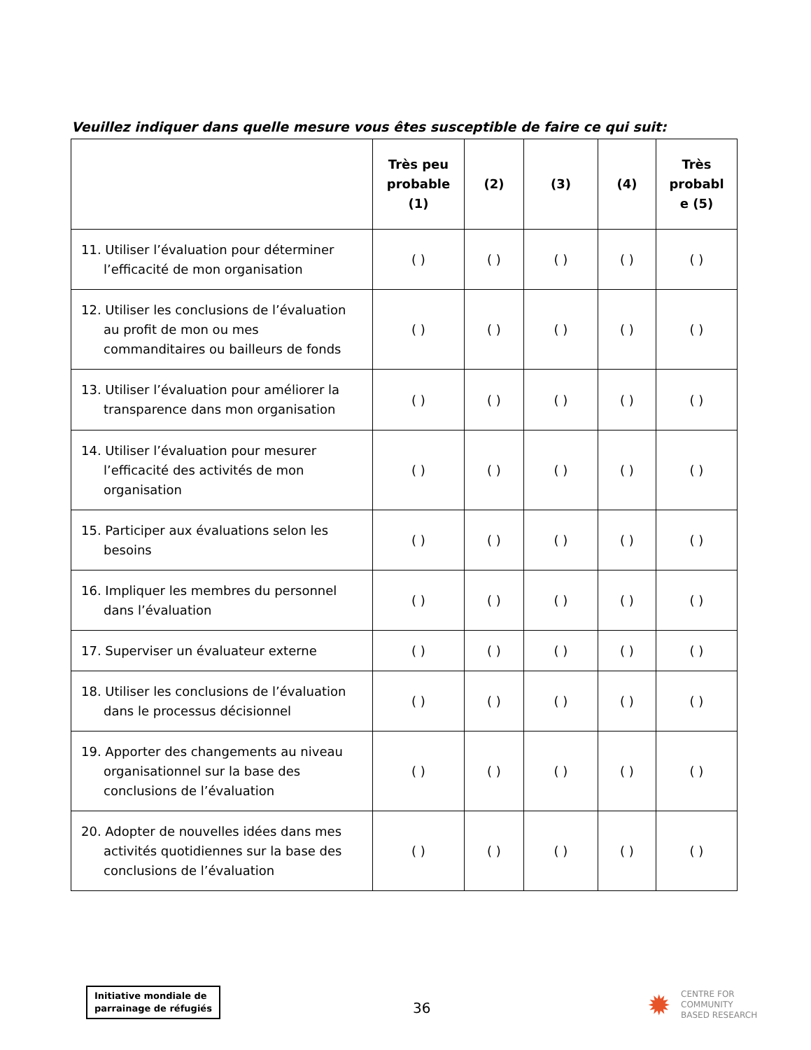Veuillez indiquer dans quelle mesure vous êtes susceptible de faire ce qui suit:
| | Très peu probable (1) | (2) | (3) | (4) | Très probabl e (5) |
| --- | --- | --- | --- | --- | --- |
| 11. Utiliser l’évaluation pour déterminer l’efficacité de mon organisation | ( ) | ( ) | ( ) | ( ) | ( ) |
| 12. Utiliser les conclusions de l’évaluation au profit de mon ou mes commanditaires ou bailleurs de fonds | ( ) | ( ) | ( ) | ( ) | ( ) |
| 13. Utiliser l’évaluation pour améliorer la transparence dans mon organisation | ( ) | ( ) | ( ) | ( ) | ( ) |
| 14. Utiliser l’évaluation pour mesurer l’efficacité des activités de mon organisation | ( ) | ( ) | ( ) | ( ) | ( ) |
| 15. Participer aux évaluations selon les besoins | ( ) | ( ) | ( ) | ( ) | ( ) |
| 16. Impliquer les membres du personnel dans l’évaluation | ( ) | ( ) | ( ) | ( ) | ( ) |
| 17. Superviser un évaluateur externe | ( ) | ( ) | ( ) | ( ) | ( ) |
| 18. Utiliser les conclusions de l’évaluation dans le processus décisionnel | ( ) | ( ) | ( ) | ( ) | ( ) |
| 19. Apporter des changements au niveau organisationnel sur la base des conclusions de l’évaluation | ( ) | ( ) | ( ) | ( ) | ( ) |
| 20. Adopter de nouvelles idées dans mes activités quotidiennes sur la base des conclusions de l’évaluation | ( ) | ( ) | ( ) | ( ) | ( ) |
Initiative mondiale de
parrainage de réfugiés
36
✹
CENTRE FOR
COMMUNITY
BASED RESEARCH